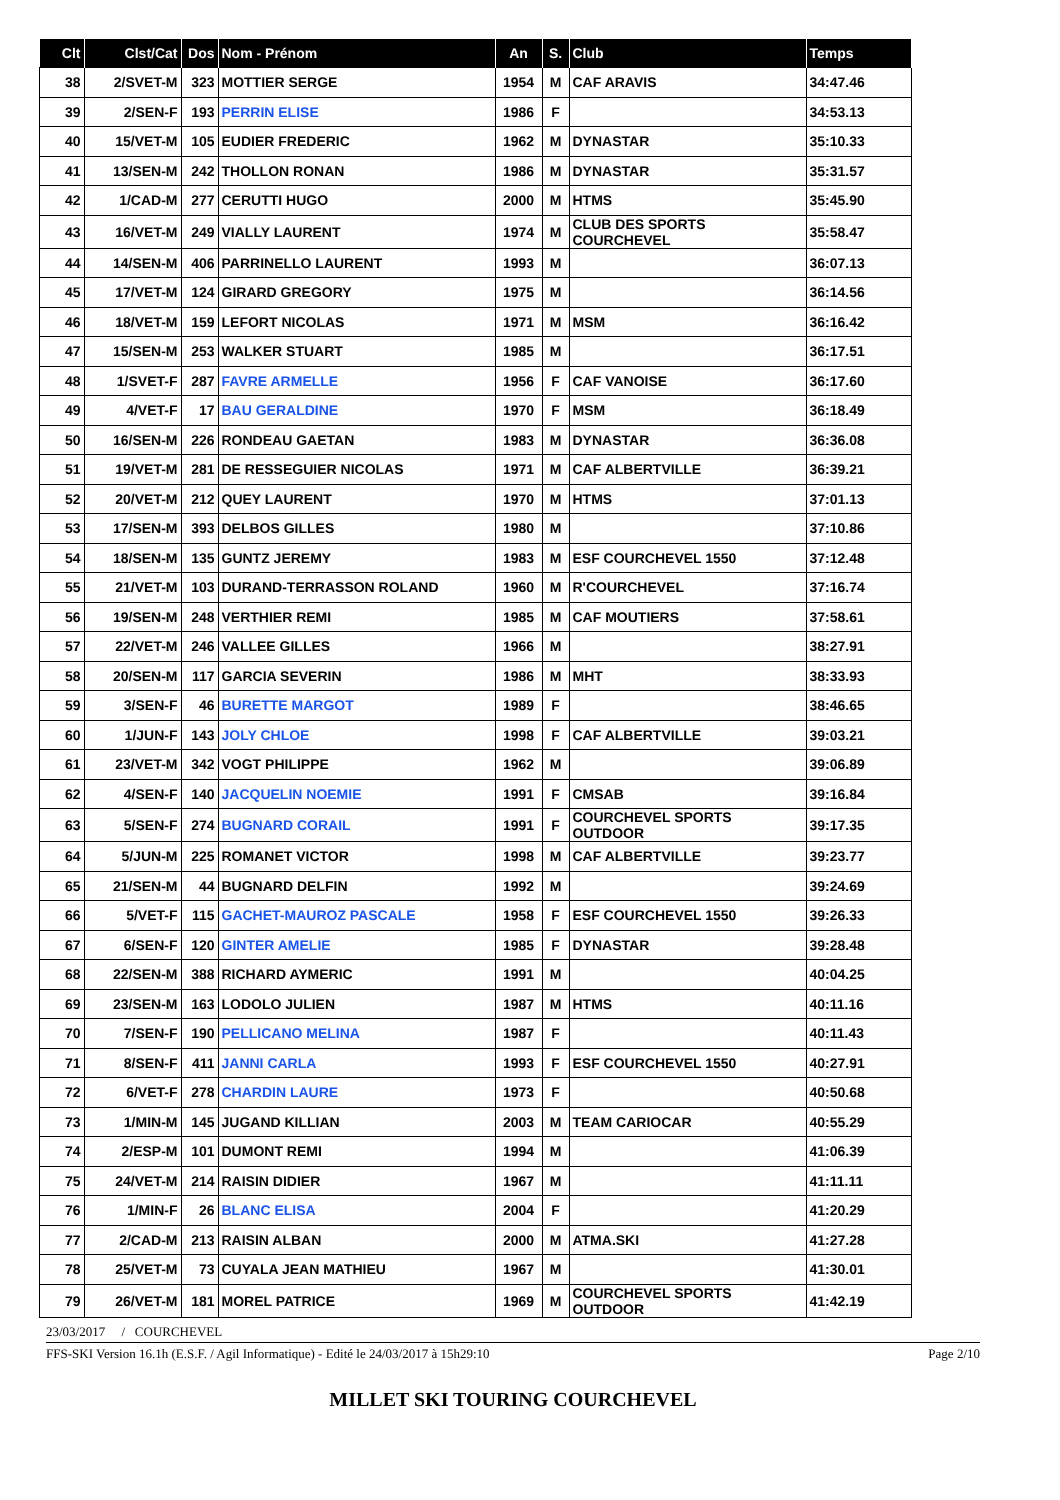| Clt | Clst/Cat | Dos | Nom - Prénom | An | S. | Club | Temps |
| --- | --- | --- | --- | --- | --- | --- | --- |
| 38 | 2/SVET-M | 323 | MOTTIER SERGE | 1954 | M | CAF ARAVIS | 34:47.46 |
| 39 | 2/SEN-F | 193 | PERRIN ELISE | 1986 | F | | 34:53.13 |
| 40 | 15/VET-M | 105 | EUDIER FREDERIC | 1962 | M | DYNASTAR | 35:10.33 |
| 41 | 13/SEN-M | 242 | THOLLON RONAN | 1986 | M | DYNASTAR | 35:31.57 |
| 42 | 1/CAD-M | 277 | CERUTTI HUGO | 2000 | M | HTMS | 35:45.90 |
| 43 | 16/VET-M | 249 | VIALLY LAURENT | 1974 | M | CLUB DES SPORTS COURCHEVEL | 35:58.47 |
| 44 | 14/SEN-M | 406 | PARRINELLO LAURENT | 1993 | M | | 36:07.13 |
| 45 | 17/VET-M | 124 | GIRARD GREGORY | 1975 | M | | 36:14.56 |
| 46 | 18/VET-M | 159 | LEFORT NICOLAS | 1971 | M | MSM | 36:16.42 |
| 47 | 15/SEN-M | 253 | WALKER STUART | 1985 | M | | 36:17.51 |
| 48 | 1/SVET-F | 287 | FAVRE ARMELLE | 1956 | F | CAF VANOISE | 36:17.60 |
| 49 | 4/VET-F | 17 | BAU GERALDINE | 1970 | F | MSM | 36:18.49 |
| 50 | 16/SEN-M | 226 | RONDEAU GAETAN | 1983 | M | DYNASTAR | 36:36.08 |
| 51 | 19/VET-M | 281 | DE RESSEGUIER NICOLAS | 1971 | M | CAF ALBERTVILLE | 36:39.21 |
| 52 | 20/VET-M | 212 | QUEY LAURENT | 1970 | M | HTMS | 37:01.13 |
| 53 | 17/SEN-M | 393 | DELBOS GILLES | 1980 | M | | 37:10.86 |
| 54 | 18/SEN-M | 135 | GUNTZ JEREMY | 1983 | M | ESF COURCHEVEL 1550 | 37:12.48 |
| 55 | 21/VET-M | 103 | DURAND-TERRASSON ROLAND | 1960 | M | R'COURCHEVEL | 37:16.74 |
| 56 | 19/SEN-M | 248 | VERTHIER REMI | 1985 | M | CAF MOUTIERS | 37:58.61 |
| 57 | 22/VET-M | 246 | VALLEE GILLES | 1966 | M | | 38:27.91 |
| 58 | 20/SEN-M | 117 | GARCIA SEVERIN | 1986 | M | MHT | 38:33.93 |
| 59 | 3/SEN-F | 46 | BURETTE MARGOT | 1989 | F | | 38:46.65 |
| 60 | 1/JUN-F | 143 | JOLY CHLOE | 1998 | F | CAF ALBERTVILLE | 39:03.21 |
| 61 | 23/VET-M | 342 | VOGT PHILIPPE | 1962 | M | | 39:06.89 |
| 62 | 4/SEN-F | 140 | JACQUELIN NOEMIE | 1991 | F | CMSAB | 39:16.84 |
| 63 | 5/SEN-F | 274 | BUGNARD CORAIL | 1991 | F | COURCHEVEL SPORTS OUTDOOR | 39:17.35 |
| 64 | 5/JUN-M | 225 | ROMANET VICTOR | 1998 | M | CAF ALBERTVILLE | 39:23.77 |
| 65 | 21/SEN-M | 44 | BUGNARD DELFIN | 1992 | M | | 39:24.69 |
| 66 | 5/VET-F | 115 | GACHET-MAUROZ PASCALE | 1958 | F | ESF COURCHEVEL 1550 | 39:26.33 |
| 67 | 6/SEN-F | 120 | GINTER AMELIE | 1985 | F | DYNASTAR | 39:28.48 |
| 68 | 22/SEN-M | 388 | RICHARD AYMERIC | 1991 | M | | 40:04.25 |
| 69 | 23/SEN-M | 163 | LODOLO JULIEN | 1987 | M | HTMS | 40:11.16 |
| 70 | 7/SEN-F | 190 | PELLICANO MELINA | 1987 | F | | 40:11.43 |
| 71 | 8/SEN-F | 411 | JANNI CARLA | 1993 | F | ESF COURCHEVEL 1550 | 40:27.91 |
| 72 | 6/VET-F | 278 | CHARDIN LAURE | 1973 | F | | 40:50.68 |
| 73 | 1/MIN-M | 145 | JUGAND KILLIAN | 2003 | M | TEAM CARIOCAR | 40:55.29 |
| 74 | 2/ESP-M | 101 | DUMONT REMI | 1994 | M | | 41:06.39 |
| 75 | 24/VET-M | 214 | RAISIN DIDIER | 1967 | M | | 41:11.11 |
| 76 | 1/MIN-F | 26 | BLANC ELISA | 2004 | F | | 41:20.29 |
| 77 | 2/CAD-M | 213 | RAISIN ALBAN | 2000 | M | ATMA.SKI | 41:27.28 |
| 78 | 25/VET-M | 73 | CUYALA JEAN MATHIEU | 1967 | M | | 41:30.01 |
| 79 | 26/VET-M | 181 | MOREL PATRICE | 1969 | M | COURCHEVEL SPORTS OUTDOOR | 41:42.19 |
23/03/2017 / COURCHEVEL
FFS-SKI Version 16.1h (E.S.F. / Agil Informatique) - Edité le 24/03/2017 à 15h29:10 Page 2/10
MILLET SKI TOURING COURCHEVEL